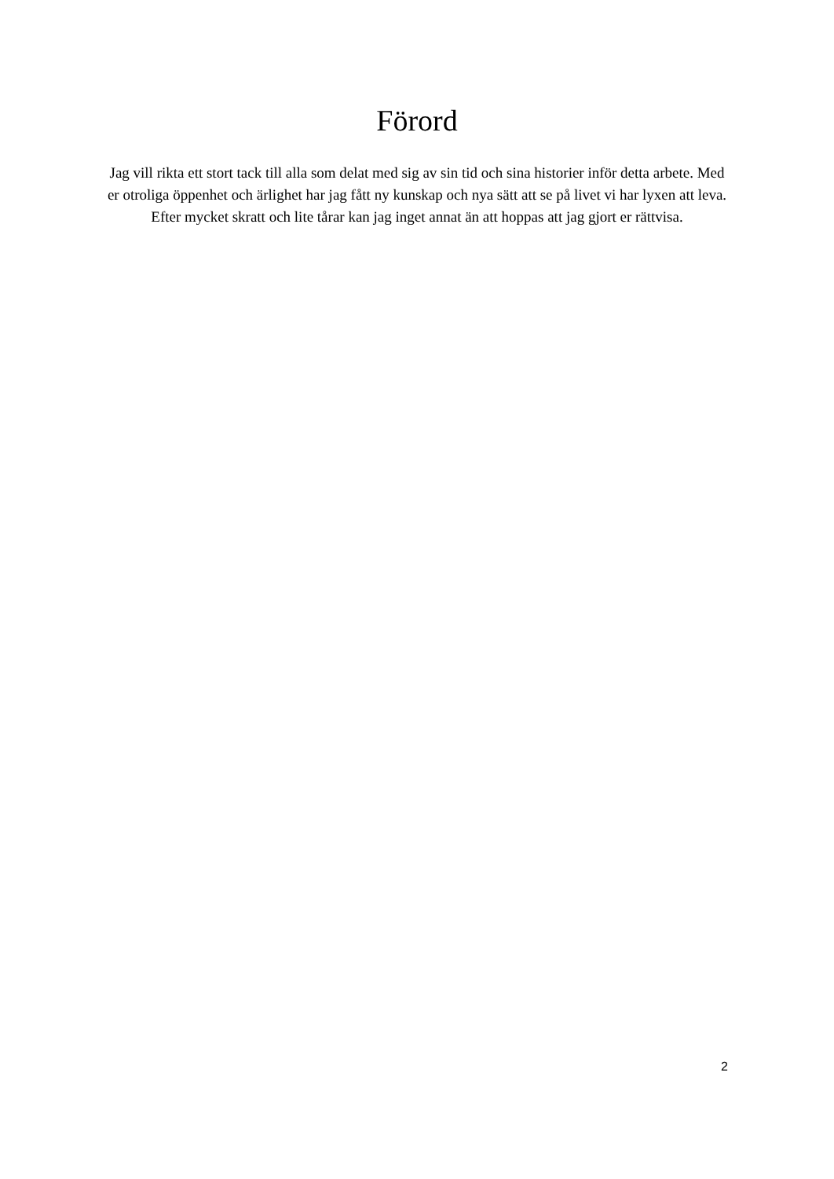Förord
Jag vill rikta ett stort tack till alla som delat med sig av sin tid och sina historier inför detta arbete. Med er otroliga öppenhet och ärlighet har jag fått ny kunskap och nya sätt att se på livet vi har lyxen att leva. Efter mycket skratt och lite tårar kan jag inget annat än att hoppas att jag gjort er rättvisa.
2